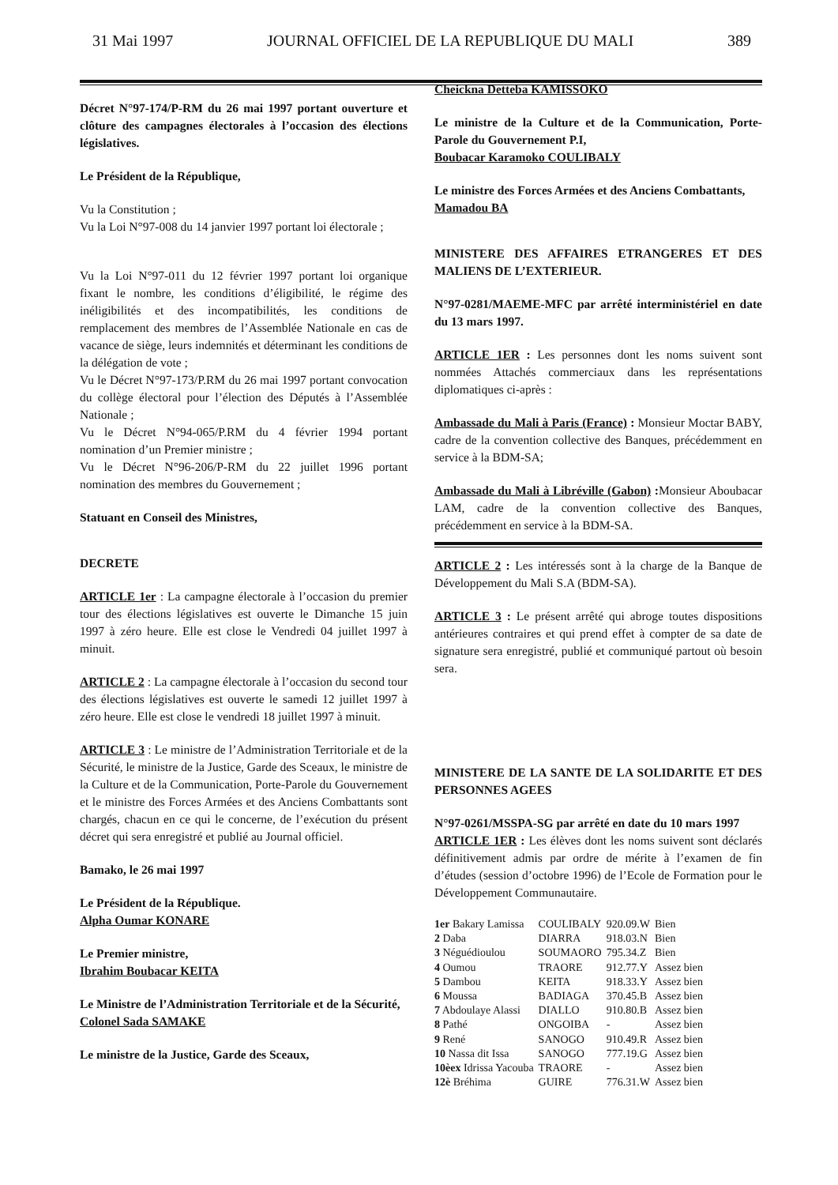31 Mai 1997 JOURNAL OFFICIEL DE LA REPUBLIQUE DU MALI 389
Décret N°97-174/P-RM du 26 mai 1997 portant ouverture et clôture des campagnes électorales à l’occasion des élections législatives.
Le Président de la République,
Vu la Constitution ;
Vu la Loi N°97-008 du 14 janvier 1997 portant loi électorale ;
Vu la Loi N°97-011 du 12 février 1997 portant loi organique fixant le nombre, les conditions d’éligibilité, le régime des inéligibilités et des incompatibilités, les conditions de remplacement des membres de l’Assemblée Nationale en cas de vacance de siège, leurs indemnités et déterminant les conditions de la délégation de vote ;
Vu le Décret N°97-173/P.RM du 26 mai 1997 portant convocation du collège électoral pour l’élection des Députés à l’Assemblée Nationale ;
Vu le Décret N°94-065/P.RM du 4 février 1994 portant nomination d’un Premier ministre ;
Vu le Décret N°96-206/P-RM du 22 juillet 1996 portant nomination des membres du Gouvernement ;
Statuant en Conseil des Ministres,
DECRETE
ARTICLE 1er : La campagne électorale à l’occasion du premier tour des élections législatives est ouverte le Dimanche 15 juin 1997 à zéro heure. Elle est close le Vendredi 04 juillet 1997 à minuit.
ARTICLE 2 : La campagne électorale à l’occasion du second tour des élections législatives est ouverte le samedi 12 juillet 1997 à zéro heure. Elle est close le vendredi 18 juillet 1997 à minuit.
ARTICLE 3 : Le ministre de l’Administration Territoriale et de la Sécurité, le ministre de la Justice, Garde des Sceaux, le ministre de la Culture et de la Communication, Porte-Parole du Gouvernement et le ministre des Forces Armées et des Anciens Combattants sont chargés, chacun en ce qui le concerne, de l’exécution du présent décret qui sera enregistré et publié au Journal officiel.
Bamako, le 26 mai 1997
Le Président de la République.
Alpha Oumar KONARE
Le Premier ministre,
Ibrahim Boubacar KEITA
Le Ministre de l’Administration Territoriale et de la Sécurité,
Colonel Sada SAMAKE
Le ministre de la Justice, Garde des Sceaux,
Cheickna Detteba KAMISSOKO
Le ministre de la Culture et de la Communication, Porte-Parole du Gouvernement P.I,
Boubacar Karamoko COULIBALY
Le ministre des Forces Armées et des Anciens Combattants,
Mamadou BA
MINISTERE DES AFFAIRES ETRANGERES ET DES MALIENS DE L’EXTERIEUR.
N°97-0281/MAEME-MFC par arrêté interministériel en date du 13 mars 1997.
ARTICLE 1ER : Les personnes dont les noms suivent sont nommées Attachés commerciaux dans les représentations diplomatiques ci-après :
Ambassade du Mali à Paris (France) : Monsieur Moctar BABY, cadre de la convention collective des Banques, précédemment en service à la BDM-SA;
Ambassade du Mali à Libréville (Gabon) : Monsieur Aboubacar LAM, cadre de la convention collective des Banques, précédemment en service à la BDM-SA.
ARTICLE 2 : Les intéressés sont à la charge de la Banque de Développement du Mali S.A (BDM-SA).
ARTICLE 3 : Le présent arrêté qui abroge toutes dispositions antérieures contraires et qui prend effet à compter de sa date de signature sera enregistré, publié et communiqué partout où besoin sera.
MINISTERE DE LA SANTE DE LA SOLIDARITE ET DES PERSONNES AGEES
N°97-0261/MSSPA-SG par arrêté en date du 10 mars 1997
ARTICLE 1ER : Les élèves dont les noms suivent sont déclarés définitivement admis par ordre de mérite à l’examen de fin d’études (session d’octobre 1996) de l’Ecole de Formation pour le Développement Communautaire.
| 1er Bakary Lamissa | COULIBALY | 920.09.W | Bien |
| 2 Daba | DIARRA | 918.03.N | Bien |
| 3 Néguédioulou | SOUMAORO | 795.34.Z | Bien |
| 4 Oumou | TRAORE | 912.77.Y | Assez bien |
| 5 Dambou | KEITA | 918.33.Y | Assez bien |
| 6 Moussa | BADIAGA | 370.45.B | Assez bien |
| 7 Abdoulaye Alassi | DIALLO | 910.80.B | Assez bien |
| 8 Pathé | ONGOIBA | - | Assez bien |
| 9 René | SANOGO | 910.49.R | Assez bien |
| 10 Nassa dit Issa | SANOGO | 777.19.G | Assez bien |
| 10èex Idrissa Yacouba | TRAORE | - | Assez bien |
| 12è Bréhima | GUIRE | 776.31.W | Assez bien |